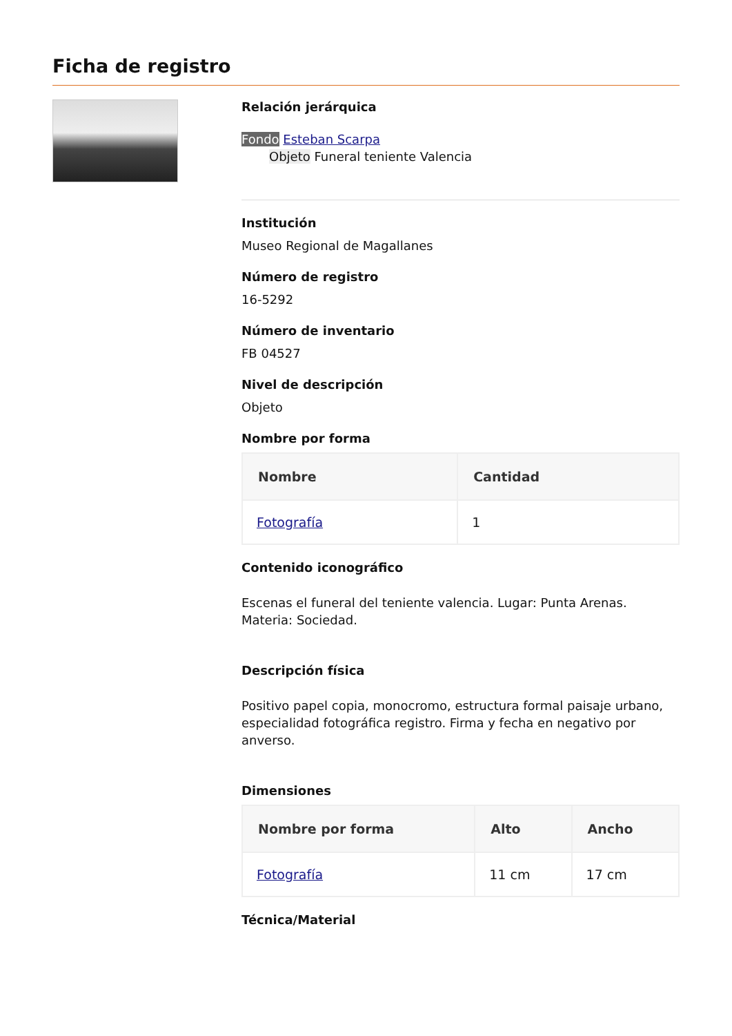Ficha de registro
Relación jerárquica
Fondo Esteban Scarpa
Objeto Funeral teniente Valencia
Institución
Museo Regional de Magallanes
Número de registro
16-5292
Número de inventario
FB 04527
Nivel de descripción
Objeto
Nombre por forma
| Nombre | Cantidad |
| --- | --- |
| Fotografía | 1 |
Contenido iconográfico
Escenas el funeral del teniente valencia. Lugar: Punta Arenas. Materia: Sociedad.
Descripción física
Positivo papel copia, monocromo, estructura formal paisaje urbano, especialidad fotográfica registro. Firma y fecha en negativo por anverso.
Dimensiones
| Nombre por forma | Alto | Ancho |
| --- | --- | --- |
| Fotografía | 11 cm | 17 cm |
Técnica/Material